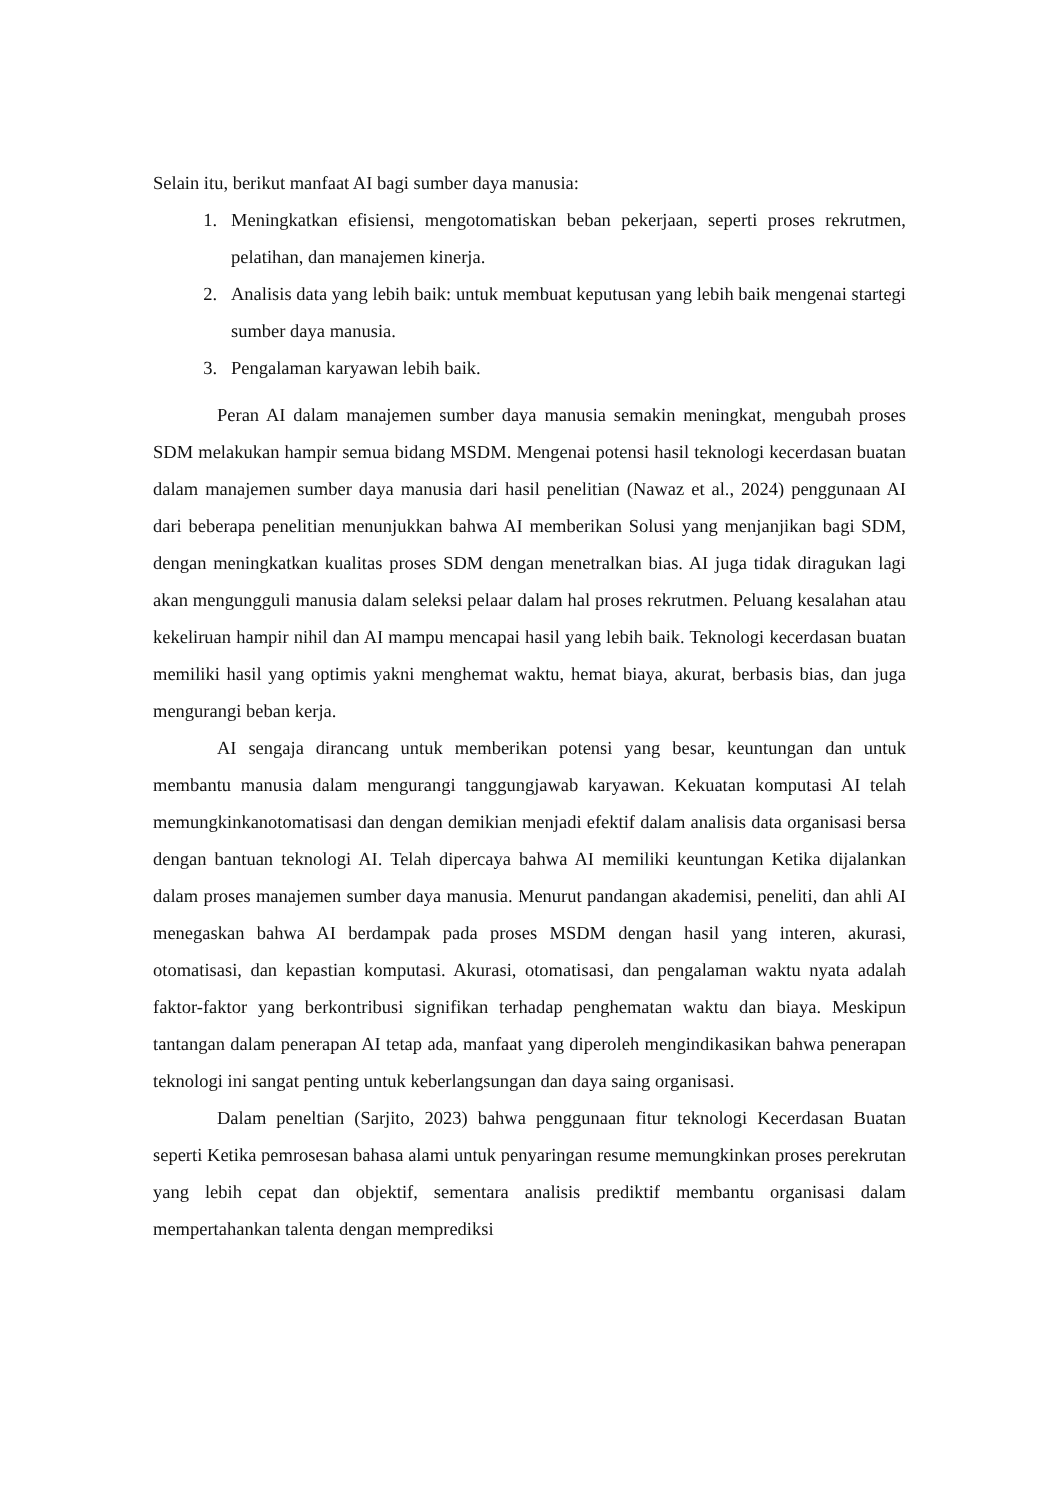Selain itu, berikut manfaat AI bagi sumber daya manusia:
1. Meningkatkan efisiensi, mengotomatiskan beban pekerjaan, seperti proses rekrutmen, pelatihan, dan manajemen kinerja.
2. Analisis data yang lebih baik: untuk membuat keputusan yang lebih baik mengenai startegi sumber daya manusia.
3. Pengalaman karyawan lebih baik.
Peran AI dalam manajemen sumber daya manusia semakin meningkat, mengubah proses SDM melakukan hampir semua bidang MSDM. Mengenai potensi hasil teknologi kecerdasan buatan dalam manajemen sumber daya manusia dari hasil penelitian (Nawaz et al., 2024) penggunaan AI dari beberapa penelitian menunjukkan bahwa AI memberikan Solusi yang menjanjikan bagi SDM, dengan meningkatkan kualitas proses SDM dengan menetralkan bias. AI juga tidak diragukan lagi akan mengungguli manusia dalam seleksi pelaar dalam hal proses rekrutmen. Peluang kesalahan atau kekeliruan hampir nihil dan AI mampu mencapai hasil yang lebih baik. Teknologi kecerdasan buatan memiliki hasil yang optimis yakni menghemat waktu, hemat biaya, akurat, berbasis bias, dan juga mengurangi beban kerja.
AI sengaja dirancang untuk memberikan potensi yang besar, keuntungan dan untuk membantu manusia dalam mengurangi tanggungjawab karyawan. Kekuatan komputasi AI telah memungkinkanotomatisasi dan dengan demikian menjadi efektif dalam analisis data organisasi bersa dengan bantuan teknologi AI. Telah dipercaya bahwa AI memiliki keuntungan Ketika dijalankan dalam proses manajemen sumber daya manusia. Menurut pandangan akademisi, peneliti, dan ahli AI menegaskan bahwa AI berdampak pada proses MSDM dengan hasil yang interen, akurasi, otomatisasi, dan kepastian komputasi. Akurasi, otomatisasi, dan pengalaman waktu nyata adalah faktor-faktor yang berkontribusi signifikan terhadap penghematan waktu dan biaya. Meskipun tantangan dalam penerapan AI tetap ada, manfaat yang diperoleh mengindikasikan bahwa penerapan teknologi ini sangat penting untuk keberlangsungan dan daya saing organisasi.
Dalam peneltian (Sarjito, 2023) bahwa penggunaan fitur teknologi Kecerdasan Buatan seperti Ketika pemrosesan bahasa alami untuk penyaringan resume memungkinkan proses perekrutan yang lebih cepat dan objektif, sementara analisis prediktif membantu organisasi dalam mempertahankan talenta dengan memprediksi